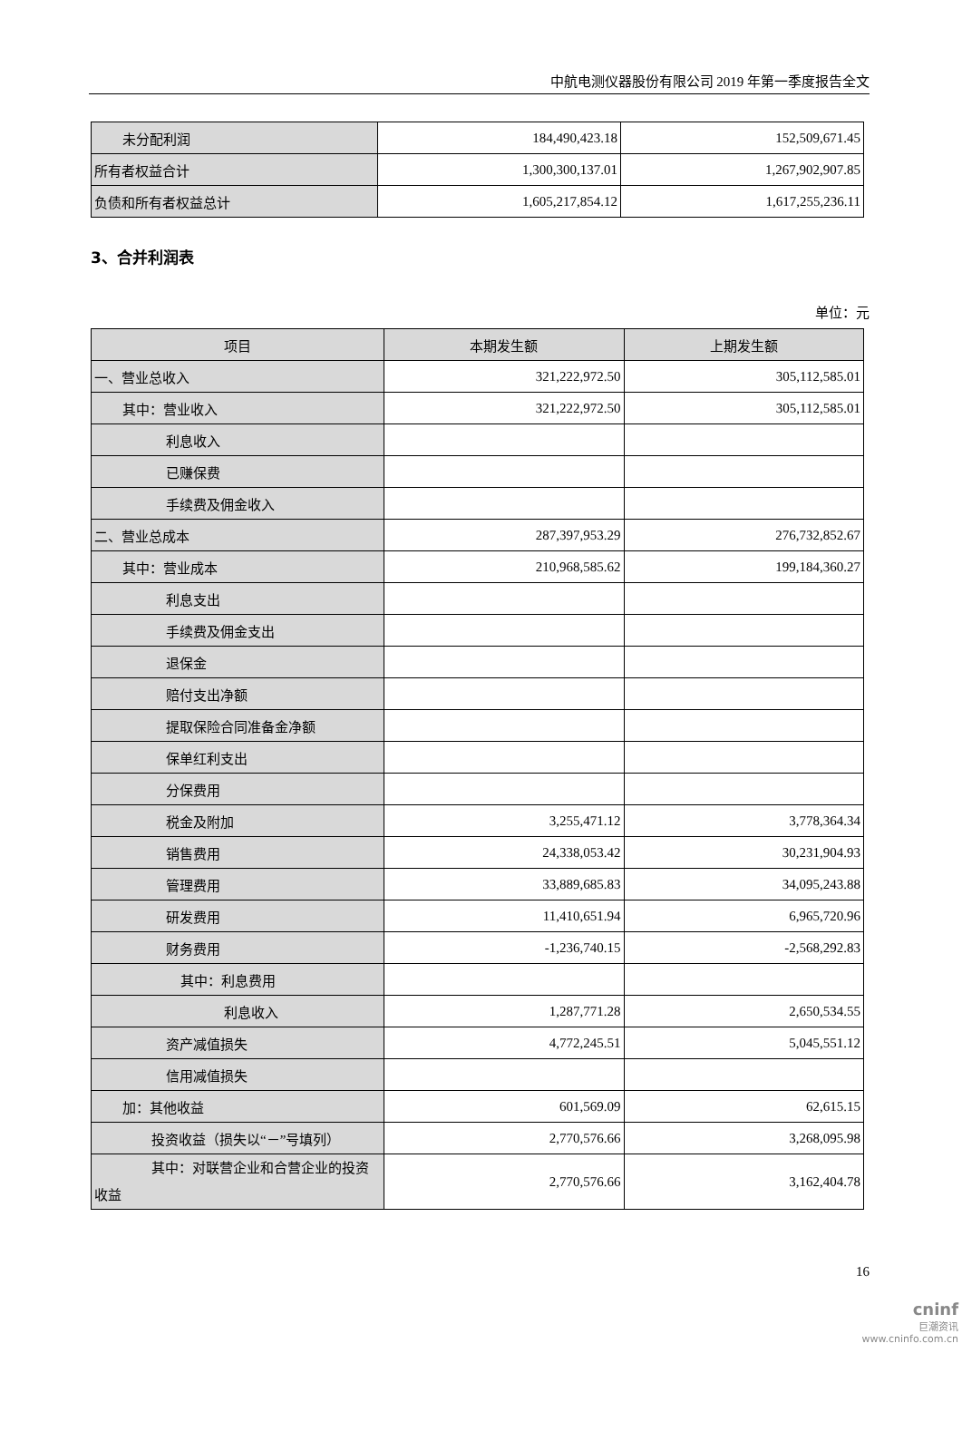中航电测仪器股份有限公司 2019 年第一季度报告全文
| 未分配利润 | 184,490,423.18 | 152,509,671.45 |
| 所有者权益合计 | 1,300,300,137.01 | 1,267,902,907.85 |
| 负债和所有者权益总计 | 1,605,217,854.12 | 1,617,255,236.11 |
3、合并利润表
单位：元
| 项目 | 本期发生额 | 上期发生额 |
| --- | --- | --- |
| 一、营业总收入 | 321,222,972.50 | 305,112,585.01 |
| 其中：营业收入 | 321,222,972.50 | 305,112,585.01 |
| 利息收入 | | |
| 已赚保费 | | |
| 手续费及佣金收入 | | |
| 二、营业总成本 | 287,397,953.29 | 276,732,852.67 |
| 其中：营业成本 | 210,968,585.62 | 199,184,360.27 |
| 利息支出 | | |
| 手续费及佣金支出 | | |
| 退保金 | | |
| 赔付支出净额 | | |
| 提取保险合同准备金净额 | | |
| 保单红利支出 | | |
| 分保费用 | | |
| 税金及附加 | 3,255,471.12 | 3,778,364.34 |
| 销售费用 | 24,338,053.42 | 30,231,904.93 |
| 管理费用 | 33,889,685.83 | 34,095,243.88 |
| 研发费用 | 11,410,651.94 | 6,965,720.96 |
| 财务费用 | -1,236,740.15 | -2,568,292.83 |
| 其中：利息费用 | | |
| 利息收入 | 1,287,771.28 | 2,650,534.55 |
| 资产减值损失 | 4,772,245.51 | 5,045,551.12 |
| 信用减值损失 | | |
| 加：其他收益 | 601,569.09 | 62,615.15 |
| 投资收益（损失以“－”号填列） | 2,770,576.66 | 3,268,095.98 |
| 其中：对联营企业和合营企业的投资 收益 | 2,770,576.66 | 3,162,404.78 |
16
cninf
巨潮资讯
www.cninfo.com.cn